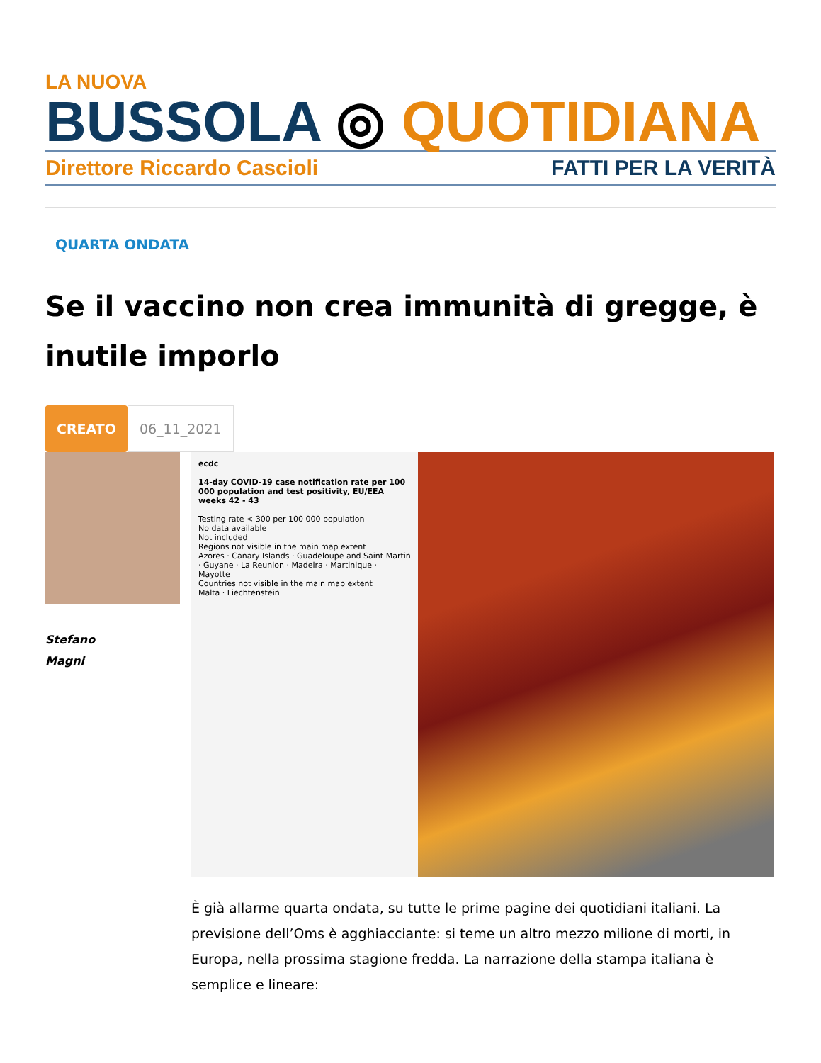LA NUOVA
BUSSOLA ◎ QUOTIDIANA
Direttore Riccardo Cascioli FATTI PER LA VERITÀ
QUARTA ONDATA
Se il vaccino non crea immunità di gregge, è inutile imporlo
CREATO 06_11_2021
Stefano
Magni
ecdc
14-day COVID-19 case notification rate per 100 000 population and test positivity, EU/EEA weeks 42 - 43
Testing rate < 300 per 100 000 population
No data available
Not included
Regions not visible in the main map extent
Azores · Canary Islands · Guadeloupe and Saint Martin · Guyane · La Reunion · Madeira · Martinique · Mayotte
Countries not visible in the main map extent
Malta · Liechtenstein
È già allarme quarta ondata, su tutte le prime pagine dei quotidiani italiani. La previsione dell’Oms è agghiacciante: si teme un altro mezzo milione di morti, in Europa, nella prossima stagione fredda. La narrazione della stampa italiana è semplice e lineare: